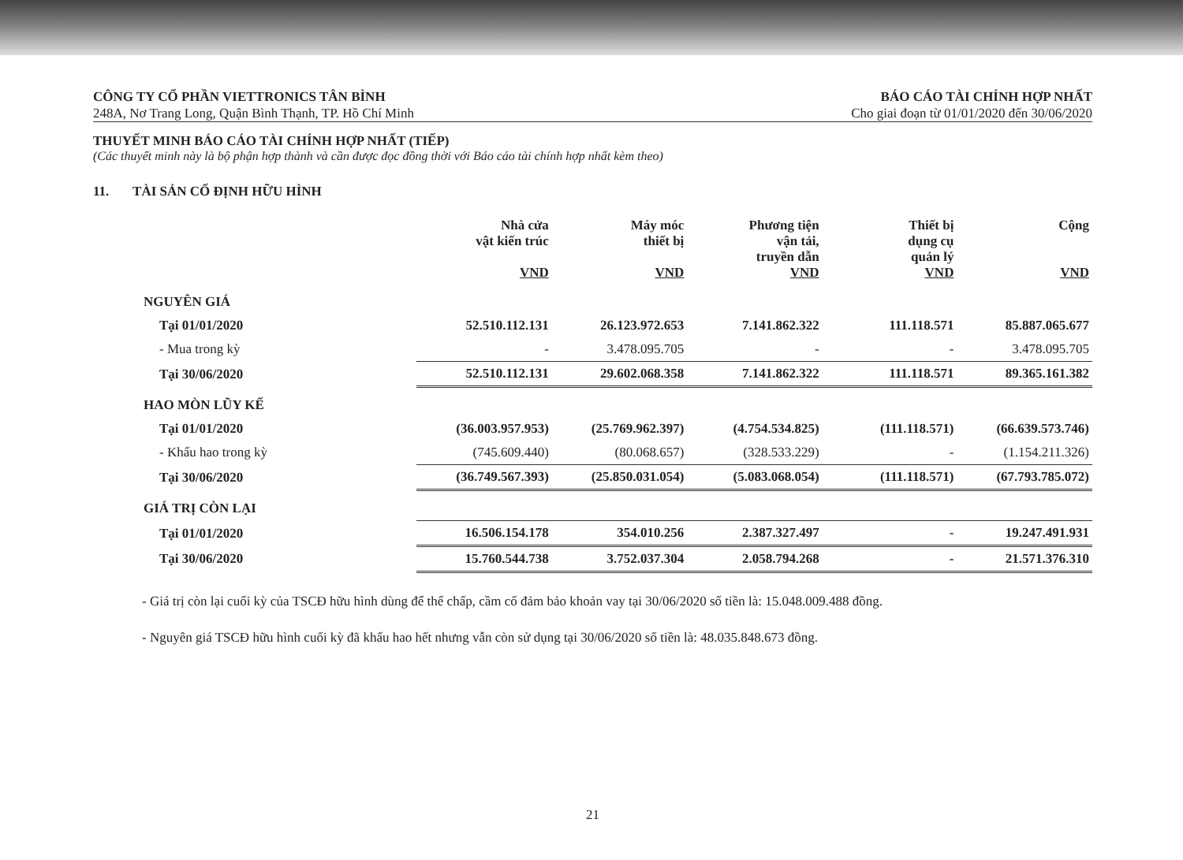CÔNG TY CỔ PHẦN VIETTRONICS TÂN BÌNH
248A, Nơ Trang Long, Quận Bình Thạnh, TP. Hồ Chí Minh
BÁO CÁO TÀI CHÍNH HỢP NHẤT
Cho giai đoạn từ 01/01/2020 đến 30/06/2020
THUYẾT MINH BÁO CÁO TÀI CHÍNH HỢP NHẤT (TIẾP)
(Các thuyết minh này là bộ phận hợp thành và cần được đọc đồng thời với Báo cáo tài chính hợp nhất kèm theo)
11. TÀI SẢN CỐ ĐỊNH HỮU HÌNH
| | Nhà cửa vật kiến trúc VND | Máy móc thiết bị VND | Phương tiện vận tải, truyền dẫn VND | Thiết bị dụng cụ quản lý VND | Cộng VND |
| --- | --- | --- | --- | --- | --- |
| NGUYÊN GIÁ | | | | | |
| Tại 01/01/2020 | 52.510.112.131 | 26.123.972.653 | 7.141.862.322 | 111.118.571 | 85.887.065.677 |
| - Mua trong kỳ | - | 3.478.095.705 | - | - | 3.478.095.705 |
| Tại 30/06/2020 | 52.510.112.131 | 29.602.068.358 | 7.141.862.322 | 111.118.571 | 89.365.161.382 |
| HAO MÒN LŨY KẾ | | | | | |
| Tại 01/01/2020 | (36.003.957.953) | (25.769.962.397) | (4.754.534.825) | (111.118.571) | (66.639.573.746) |
| - Khấu hao trong kỳ | (745.609.440) | (80.068.657) | (328.533.229) | - | (1.154.211.326) |
| Tại 30/06/2020 | (36.749.567.393) | (25.850.031.054) | (5.083.068.054) | (111.118.571) | (67.793.785.072) |
| GIÁ TRỊ CÒN LẠI | | | | | |
| Tại 01/01/2020 | 16.506.154.178 | 354.010.256 | 2.387.327.497 | - | 19.247.491.931 |
| Tại 30/06/2020 | 15.760.544.738 | 3.752.037.304 | 2.058.794.268 | - | 21.571.376.310 |
- Giá trị còn lại cuối kỳ của TSCĐ hữu hình dùng để thế chấp, cầm cố đảm bảo khoản vay tại 30/06/2020 số tiền là: 15.048.009.488 đồng.
- Nguyên giá TSCĐ hữu hình cuối kỳ đã khấu hao hết nhưng vẫn còn sử dụng tại 30/06/2020 số tiền là: 48.035.848.673 đồng.
21